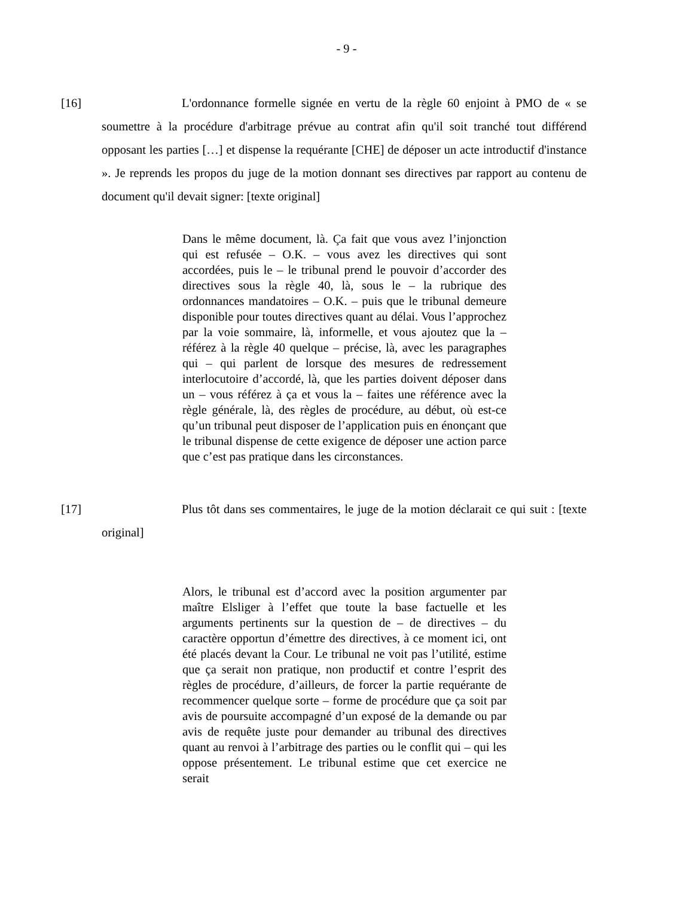- 9 -
[16] L'ordonnance formelle signée en vertu de la règle 60 enjoint à PMO de « se soumettre à la procédure d'arbitrage prévue au contrat afin qu'il soit tranché tout différend opposant les parties […] et dispense la requérante [CHE] de déposer un acte introductif d'instance ». Je reprends les propos du juge de la motion donnant ses directives par rapport au contenu de document qu'il devait signer: [texte original]
Dans le même document, là. Ça fait que vous avez l’injonction qui est refusée – O.K. – vous avez les directives qui sont accordées, puis le – le tribunal prend le pouvoir d’accorder des directives sous la règle 40, là, sous le – la rubrique des ordonnances mandatoires – O.K. – puis que le tribunal demeure disponible pour toutes directives quant au délai. Vous l’approchez par la voie sommaire, là, informelle, et vous ajoutez que la – référez à la règle 40 quelque – précise, là, avec les paragraphes qui – qui parlent de lorsque des mesures de redressement interlocutoire d’accordé, là, que les parties doivent déposer dans un – vous référez à ça et vous la – faites une référence avec la règle générale, là, des règles de procédure, au début, où est-ce qu’un tribunal peut disposer de l’application puis en énonçant que le tribunal dispense de cette exigence de déposer une action parce que c’est pas pratique dans les circonstances.
[17] Plus tôt dans ses commentaires, le juge de la motion déclarait ce qui suit : [texte original]
Alors, le tribunal est d’accord avec la position argumenter par maître Elsliger à l’effet que toute la base factuelle et les arguments pertinents sur la question de – de directives – du caractère opportun d’émettre des directives, à ce moment ici, ont été placés devant la Cour. Le tribunal ne voit pas l’utilité, estime que ça serait non pratique, non productif et contre l’esprit des règles de procédure, d’ailleurs, de forcer la partie requérante de recommencer quelque sorte – forme de procédure que ça soit par avis de poursuite accompagné d’un exposé de la demande ou par avis de requête juste pour demander au tribunal des directives quant au renvoi à l’arbitrage des parties ou le conflit qui – qui les oppose présentement. Le tribunal estime que cet exercice ne serait